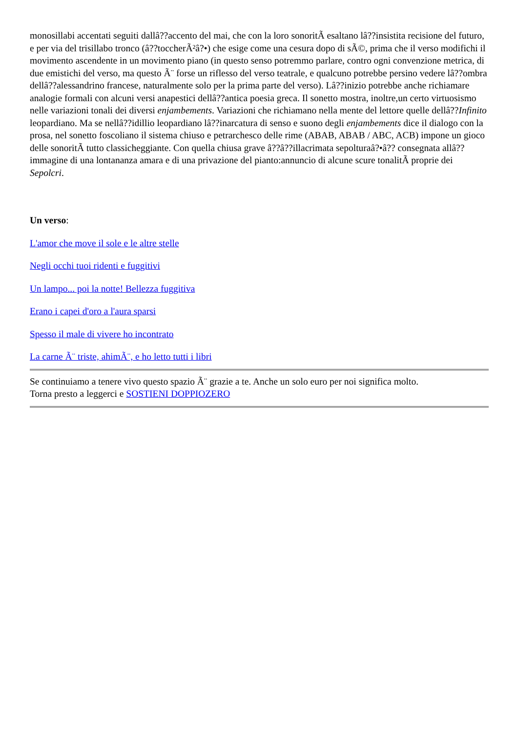monosillabi accentati seguiti dallâ??accento del mai, che con la loro sonoritÃ esaltano lâ??insistita recisione del futuro, e per via del trisillabo tronco (â??toccherÃ²â?•) che esige come una cesura dopo di sÃ©, prima che il verso modifichi il movimento ascendente in un movimento piano (in questo senso potremmo parlare, contro ogni convenzione metrica, di due emistichi del verso, ma questo Ã¨ forse un riflesso del verso teatrale, e qualcuno potrebbe persino vedere lâ??ombra dellâ??alessandrino francese, naturalmente solo per la prima parte del verso). Lâ??inizio potrebbe anche richiamare analogie formali con alcuni versi anapestici dellâ??antica poesia greca. Il sonetto mostra, inoltre,un certo virtuosismo nelle variazioni tonali dei diversi enjambements. Variazioni che richiamano nella mente del lettore quelle dellâ??Infinito leopardiano. Ma se nellâ??idillio leopardiano lâ??inarcatura di senso e suono degli enjambements dice il dialogo con la prosa, nel sonetto foscoliano il sistema chiuso e petrarchesco delle rime (ABAB, ABAB / ABC, ACB) impone un gioco delle sonoritÃ tutto classicheggiante. Con quella chiusa grave â??â??illacrimata sepolturaâ?•â?? consegnata allâ??immagine di una lontananza amara e di una privazione del pianto:annuncio di alcune scure tonalitÃ proprie dei Sepolcri.
Un verso:
L'amor che move il sole e le altre stelle
Negli occhi tuoi ridenti e fuggitivi
Un lampo... poi la notte! Bellezza fuggitiva
Erano i capei d'oro a l'aura sparsi
Spesso il male di vivere ho incontrato
La carne Ã¨ triste, ahimÃ¨, e ho letto tutti i libri
Se continuiamo a tenere vivo questo spazio Ã¨ grazie a te. Anche un solo euro per noi significa molto.
Torna presto a leggerci e SOSTIENI DOPPIOZERO